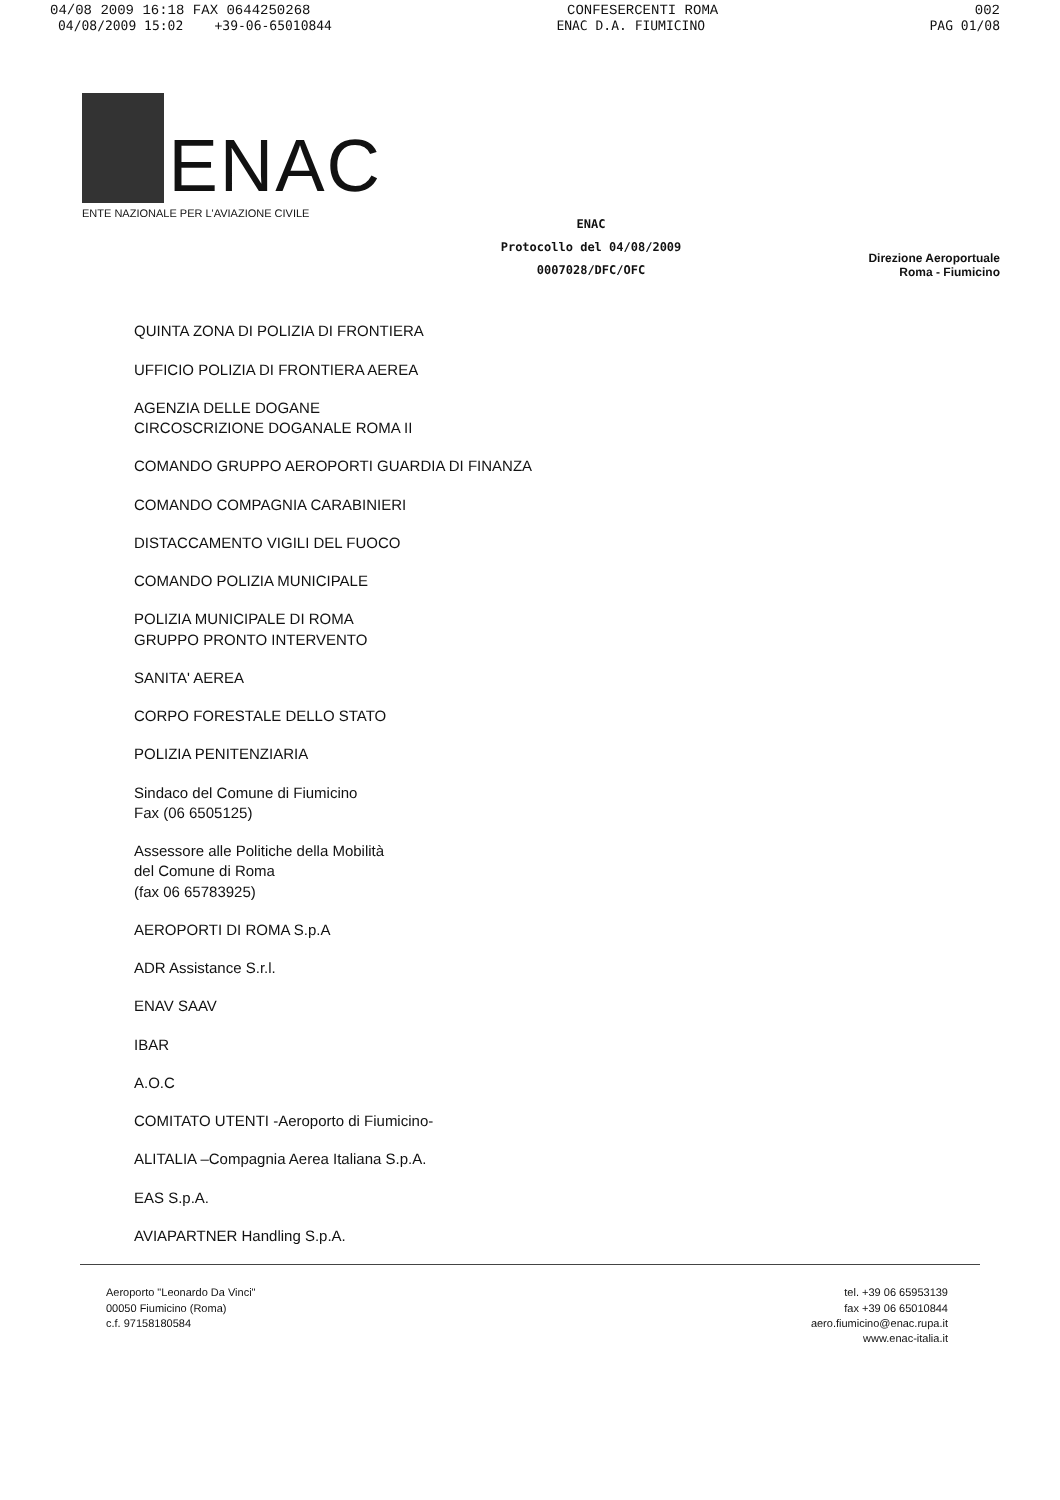04/08 2009 16:18 FAX 0644250268 CONFESERCENTI ROMA 002
04/08/2009 15:02 +39-06-65010844 ENAC D.A. FIUMICINO PAG 01/08
ENAC
ENTE NAZIONALE PER L'AVIAZIONE CIVILE
ENAC
Protocollo del 04/08/2009
0007028/DFC/OFC
Direzione Aeroportuale
Roma - Fiumicino
QUINTA ZONA DI POLIZIA DI FRONTIERA
UFFICIO POLIZIA DI FRONTIERA AEREA
AGENZIA DELLE DOGANE
CIRCOSCRIZIONE DOGANALE ROMA II
COMANDO GRUPPO AEROPORTI GUARDIA DI FINANZA
COMANDO COMPAGNIA CARABINIERI
DISTACCAMENTO VIGILI DEL FUOCO
COMANDO POLIZIA MUNICIPALE
POLIZIA MUNICIPALE DI ROMA
GRUPPO PRONTO INTERVENTO
SANITA' AEREA
CORPO FORESTALE DELLO STATO
POLIZIA PENITENZIARIA
Sindaco del Comune di Fiumicino
Fax (06 6505125)
Assessore alle Politiche della Mobilità
del Comune di Roma
(fax 06 65783925)
AEROPORTI DI ROMA S.p.A
ADR Assistance S.r.l.
ENAV SAAV
IBAR
A.O.C
COMITATO UTENTI -Aeroporto di Fiumicino-
ALITALIA –Compagnia Aerea Italiana S.p.A.
EAS S.p.A.
AVIAPARTNER Handling S.p.A.
Aeroporto "Leonardo Da Vinci"
00050 Fiumicino (Roma)
c.f. 97158180584
tel. +39 06 65953139
fax +39 06 65010844
aero.fiumicino@enac.rupa.it
www.enac-italia.it